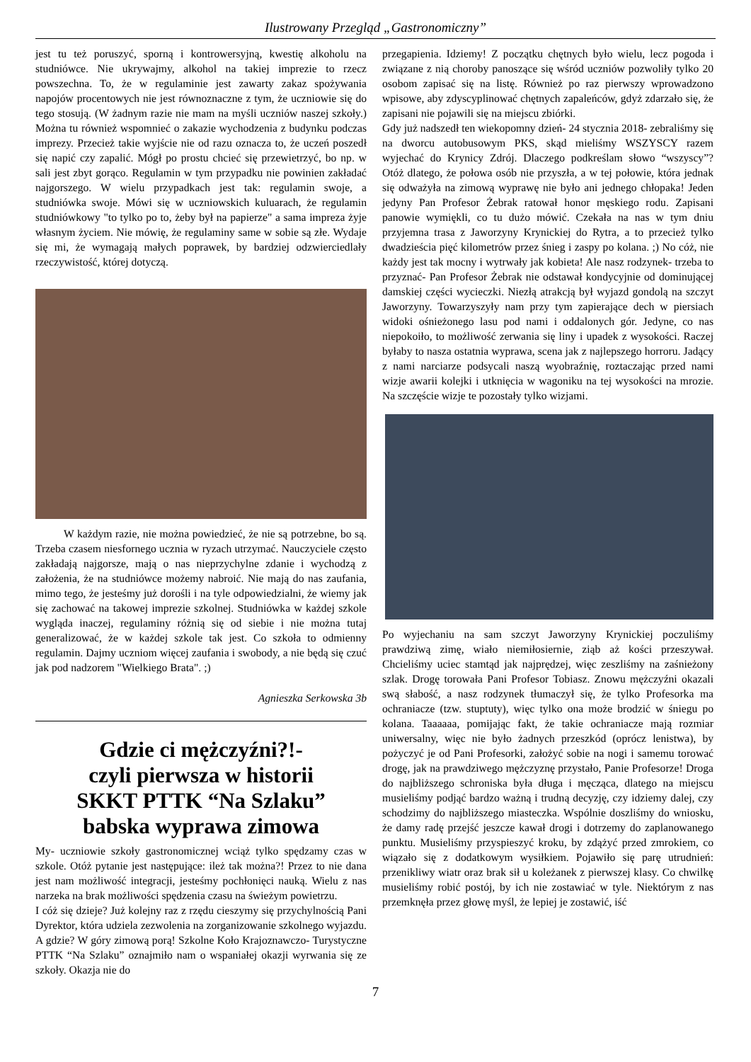Ilustrowany Przegląd „Gastronomiczny”
jest tu też poruszyć, sporną i kontrowersyjną, kwestię alkoholu na studniówce. Nie ukrywajmy, alkohol na takiej imprezie to rzecz powszechna. To, że w regulaminie jest zawarty zakaz spożywania napojów procentowych nie jest równoznaczne z tym, że uczniowie się do tego stosują. (W żadnym razie nie mam na myśli uczniów naszej szkoły.) Można tu również wspomnieć o zakazie wychodzenia z budynku podczas imprezy. Przecież takie wyjście nie od razu oznacza to, że uczeń poszedł się napić czy zapalić. Mógł po prostu chcieć się przewietrzyć, bo np. w sali jest zbyt gorąco. Regulamin w tym przypadku nie powinien zakładać najgorszego. W wielu przypadkach jest tak: regulamin swoje, a studniówka swoje. Mówi się w uczniowskich kuluarach, że regulamin studniówkowy "to tylko po to, żeby był na papierze" a sama impreza żyje własnym życiem. Nie mówię, że regulaminy same w sobie są złe. Wydaje się mi, że wymagają małych poprawek, by bardziej odzwierciedlały rzeczywistość, której dotyczą.
W każdym razie, nie można powiedzieć, że nie są potrzebne, bo są. Trzeba czasem niesfornego ucznia w ryzach utrzymać. Nauczyciele często zakładają najgorsze, mają o nas nieprzychylne zdanie i wychodzą z założenia, że na studniówce możemy nabroić. Nie mają do nas zaufania, mimo tego, że jesteśmy już dorośli i na tyle odpowiedzialni, że wiemy jak się zachować na takowej imprezie szkolnej. Studniówka w każdej szkole wygląda inaczej, regulaminy różnią się od siebie i nie można tutaj generalizować, że w każdej szkole tak jest. Co szkoła to odmienny regulamin. Dajmy uczniom więcej zaufania i swobody, a nie będą się czuć jak pod nadzorem "Wielkiego Brata". ;)
Agnieszka Serkowska 3b
Gdzie ci mężczyźni?!-
czyli pierwsza w historii
SKKT PTTK “Na Szlaku”
babska wyprawa zimowa
My- uczniowie szkoły gastronomicznej wciąż tylko spędzamy czas w szkole. Otóż pytanie jest następujące: ileż tak można?! Przez to nie dana jest nam możliwość integracji, jesteśmy pochłonięci nauką. Wielu z nas narzeka na brak możliwości spędzenia czasu na świeżym powietrzu.
I cóż się dzieje? Już kolejny raz z rzędu cieszymy się przychylnością Pani Dyrektor, która udziela zezwolenia na zorganizowanie szkolnego wyjazdu. A gdzie? W góry zimową porą! Szkolne Koło Krajoznawczo- Turystyczne PTTK “Na Szlaku” oznajmiło nam o wspaniałej okazji wyrwania się ze szkoły. Okazja nie do
przegapienia. Idziemy! Z początku chętnych było wielu, lecz pogoda i związane z nią choroby panoszące się wśród uczniów pozwoliły tylko 20 osobom zapisać się na listę. Również po raz pierwszy wprowadzono wpisowe, aby zdyscyplinować chętnych zapaleńców, gdyż zdarzało się, że zapisani nie pojawili się na miejscu zbiórki.
Gdy już nadszedł ten wiekopomny dzień- 24 stycznia 2018- zebraliśmy się na dworcu autobusowym PKS, skąd mieliśmy WSZYSCY razem wyjechać do Krynicy Zdrój. Dlaczego podkreślam słowo “wszyscy”? Otóż dlatego, że połowa osób nie przyszła, a w tej połowie, która jednak się odważyła na zimową wyprawę nie było ani jednego chłopaka! Jeden jedyny Pan Profesor Żebrak ratował honor męskiego rodu. Zapisani panowie wymiękli, co tu dużo mówić. Czekała na nas w tym dniu przyjemna trasa z Jaworzyny Krynickiej do Rytra, a to przecież tylko dwadzieścia pięć kilometrów przez śnieg i zaspy po kolana. ;) No cóż, nie każdy jest tak mocny i wytrwały jak kobieta! Ale nasz rodzynek- trzeba to przyznać- Pan Profesor Żebrak nie odstawał kondycyjnie od dominującej damskiej części wycieczki. Niezłą atrakcją był wyjazd gondolą na szczyt Jaworzyny. Towarzyszyły nam przy tym zapierające dech w piersiach widoki ośnieżonego lasu pod nami i oddalonych gór. Jedyne, co nas niepokoiło, to możliwość zerwania się liny i upadek z wysokości. Raczej byłaby to nasza ostatnia wyprawa, scena jak z najlepszego horroru. Jadący z nami narciarze podsycali naszą wyobraźnię, roztaczając przed nami wizje awarii kolejki i utknięcia w wagoniku na tej wysokości na mrozie. Na szczęście wizje te pozostały tylko wizjami.
Po wyjechaniu na sam szczyt Jaworzyny Krynickiej poczuliśmy prawdziwą zimę, wiało niemiłosiernie, ziąb aż kości przeszywał. Chcieliśmy uciec stamtąd jak najprędzej, więc zeszliśmy na zaśnieżony szlak. Drogę torowała Pani Profesor Tobiasz. Znowu mężczyźni okazali swą słabość, a nasz rodzynek tłumaczył się, że tylko Profesorka ma ochraniacze (tzw. stuptuty), więc tylko ona może brodzić w śniegu po kolana. Taaaaaa, pomijając fakt, że takie ochraniacze mają rozmiar uniwersalny, więc nie było żadnych przeszkód (oprócz lenistwa), by pożyczyć je od Pani Profesorki, założyć sobie na nogi i samemu torować drogę, jak na prawdziwego mężczyznę przystało, Panie Profesorze! Droga do najbliższego schroniska była długa i męcząca, dlatego na miejscu musieliśmy podjąć bardzo ważną i trudną decyzję, czy idziemy dalej, czy schodzimy do najbliższego miasteczka. Wspólnie doszliśmy do wniosku, że damy radę przejść jeszcze kawał drogi i dotrzemy do zaplanowanego punktu. Musieliśmy przyspieszyć kroku, by zdążyć przed zmrokiem, co wiązało się z dodatkowym wysiłkiem. Pojawiło się parę utrudnień: przenikliwy wiatr oraz brak sił u koleżanek z pierwszej klasy. Co chwilkę musieliśmy robić postój, by ich nie zostawiać w tyle. Niektórym z nas przemknęła przez głowę myśl, że lepiej je zostawić, iść
7